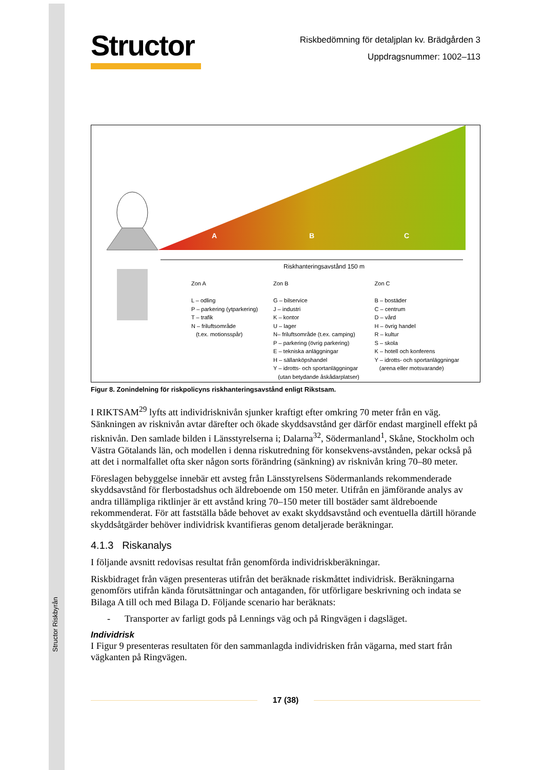Structor Riskbyrån
Structor
Riskbedömning för detaljplan kv. Brädgården 3
Uppdragsnummer: 1002–113
A
B
C
Riskhanteringsavstånd 150 m
Zon A
L – odling
P – parkering (ytparkering)
T – trafik
N – friluftsområde
(t.ex. motionsspår)
Zon B
G – bilservice
J – industri
K – kontor
U – lager
N– friluftsområde (t.ex. camping)
P – parkering (övrig parkering)
E – tekniska anläggningar
H – sällanköpshandel
Y – idrotts- och sportanläggningar
(utan betydande åskådarplatser)
Zon C
B – bostäder
C – centrum
D – vård
H – övrig handel
R – kultur
S – skola
K – hotell och konferens
Y – idrotts- och sportanläggningar
(arena eller motsvarande)
Figur 8. Zonindelning för riskpolicyns riskhanteringsavstånd enligt Rikstsam.
I RIKTSAM<sup>29</sup> lyfts att individrisknivån sjunker kraftigt efter omkring 70 meter från en väg. Sänkningen av risknivån avtar därefter och ökade skyddsavstånd ger därför endast marginell effekt på risknivån. Den samlade bilden i Länsstyrelserna i; Dalarna<sup>32</sup>, Södermanland<sup>1</sup>, Skåne, Stockholm och Västra Götalands län, och modellen i denna riskutredning för konsekvens-avstånden, pekar också på att det i normalfallet ofta sker någon sorts förändring (sänkning) av risknivån kring 70–80 meter.
Föreslagen bebyggelse innebär ett avsteg från Länsstyrelsens Södermanlands rekommenderade skyddsavstånd för flerbostadshus och äldreboende om 150 meter. Utifrån en jämförande analys av andra tillämpliga riktlinjer är ett avstånd kring 70–150 meter till bostäder samt äldreboende rekommenderat. För att fastställa både behovet av exakt skyddsavstånd och eventuella därtill hörande skyddsåtgärder behöver individrisk kvantifieras genom detaljerade beräkningar.
4.1.3 Riskanalys
I följande avsnitt redovisas resultat från genomförda individriskberäkningar.
Riskbidraget från vägen presenteras utifrån det beräknade riskmåttet individrisk. Beräkningarna genomförs utifrån kända förutsättningar och antaganden, för utförligare beskrivning och indata se Bilaga A till och med Bilaga D. Följande scenario har beräknats:
- Transporter av farligt gods på Lennings väg och på Ringvägen i dagsläget.
Individrisk
I Figur 9 presenteras resultaten för den sammanlagda individrisken från vägarna, med start från vägkanten på Ringvägen.
17 (38)